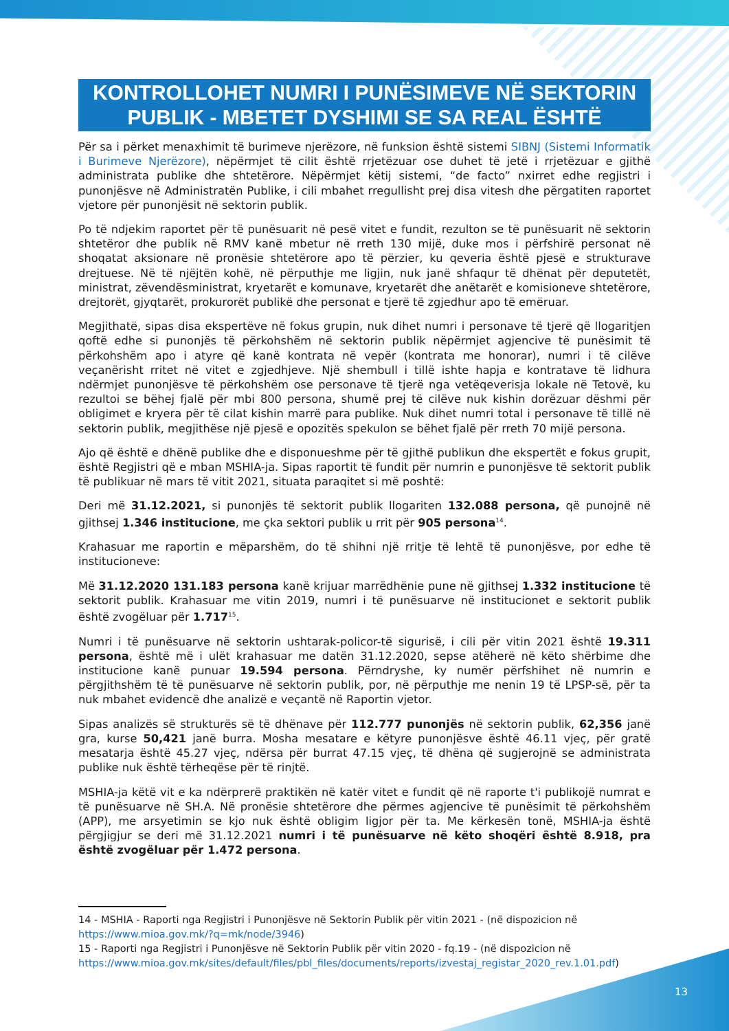KONTROLLOHET NUMRI I PUNËSIMEVE NË SEKTORIN PUBLIK - MBETET DYSHIMI SE SA REAL ËSHTË
Për sa i përket menaxhimit të burimeve njerëzore, në funksion është sistemi SIBNJ (Sistemi Informatik i Burimeve Njerëzore), nëpërmjet të cilit është rrjetëzuar ose duhet të jetë i rrjetëzuar e gjithë administrata publike dhe shtetërore. Nëpërmjet këtij sistemi, “de facto” nxirret edhe regjistri i punonjësve në Administratën Publike, i cili mbahet rregullisht prej disa vitesh dhe përgatiten raportet vjetore për punonjësit në sektorin publik.
Po të ndjekim raportet për të punësuarit në pesë vitet e fundit, rezulton se të punësuarit në sektorin shtetëror dhe publik në RMV kanë mbetur në rreth 130 mijë, duke mos i përfshirë personat në shoqatat aksionare në pronësie shtetërore apo të përzier, ku qeveria është pjesë e strukturave drejtuese. Në të njëjtën kohë, në përputhje me ligjin, nuk janë shfaqur të dhënat për deputetët, ministrat, zëvendësministrat, kryetarët e komunave, kryetarët dhe anëtarët e komisioneve shtetërore, drejtorët, gjyqtarët, prokurorët publikë dhe personat e tjerë të zgjedhur apo të emëruar.
Megjithatë, sipas disa ekspertëve në fokus grupin, nuk dihet numri i personave të tjerë që llogaritjen qoftë edhe si punonjës të përkohshëm në sektorin publik nëpërmjet agjencive të punësimit të përkohshëm apo i atyre që kanë kontrata në vepër (kontrata me honorar), numri i të cilëve veçanërisht rritet në vitet e zgjedhjeve. Një shembull i tillë ishte hapja e kontratave të lidhura ndërmjet punonjësve të përkohshëm ose personave të tjerë nga vetëqeverisja lokale në Tetovë, ku rezultoi se bëhej fjalë për mbi 800 persona, shumë prej të cilëve nuk kishin dorëzuar dëshmi për obligimet e kryera për të cilat kishin marrë para publike. Nuk dihet numri total i personave të tillë në sektorin publik, megjithëse një pjesë e opozitës spekulon se bëhet fjalë për rreth 70 mijë persona.
Ajo që është e dhënë publike dhe e disponueshme për të gjithë publikun dhe ekspertët e fokus grupit, është Regjistri që e mban MSHIA-ja. Sipas raportit të fundit për numrin e punonjësve të sektorit publik të publikuar në mars të vitit 2021, situata paraqitet si më poshtë:
Deri më 31.12.2021, si punonjës të sektorit publik llogariten 132.088 persona, që punojnë në gjithsej 1.346 institucione, me çka sektori publik u rrit për 905 persona<sup>14</sup>.
Krahasuar me raportin e mëparshëm, do të shihni një rritje të lehtë të punonjësve, por edhe të institucioneve:
Më 31.12.2020 131.183 persona kanë krijuar marrëdhënie pune në gjithsej 1.332 institucione të sektorit publik. Krahasuar me vitin 2019, numri i të punësuarve në institucionet e sektorit publik është zvogëluar për 1.717<sup>15</sup>.
Numri i të punësuarve në sektorin ushtarak-policor-të sigurisë, i cili për vitin 2021 është 19.311 persona, është më i ulët krahasuar me datën 31.12.2020, sepse atëherë në këto shërbime dhe institucione kanë punuar 19.594 persona. Përndryshe, ky numër përfshihet në numrin e përgjithshëm të të punësuarve në sektorin publik, por, në përputhje me nenin 19 të LPSP-së, për ta nuk mbahet evidencë dhe analizë e veçantë në Raportin vjetor.
Sipas analizës së strukturës së të dhënave për 112.777 punonjës në sektorin publik, 62,356 janë gra, kurse 50,421 janë burra. Mosha mesatare e këtyre punonjësve është 46.11 vjeç, për gratë mesatarja është 45.27 vjeç, ndërsa për burrat 47.15 vjeç, të dhëna që sugjerojnë se administrata publike nuk është tërheqëse për të rinjtë.
MSHIA-ja këtë vit e ka ndërprerë praktikën në katër vitet e fundit që në raporte t'i publikojë numrat e të punësuarve në SH.A. Në pronësie shtetërore dhe përmes agjencive të punësimit të përkohshëm (APP), me arsyetimin se kjo nuk është obligim ligjor për ta. Me kërkesën tonë, MSHIA-ja është përgjigjur se deri më 31.12.2021 numri i të punësuarve në këto shoqëri është 8.918, pra është zvogëluar për 1.472 persona.
14 - MSHIA - Raporti nga Regjistri i Punonjësve në Sektorin Publik për vitin 2021 - (në dispozicion në https://www.mioa.gov.mk/?q=mk/node/3946)
15 - Raporti nga Regjistri i Punonjësve në Sektorin Publik për vitin 2020 - fq.19 - (në dispozicion në https://www.mioa.gov.mk/sites/default/files/pbl_files/documents/reports/izvestaj_registar_2020_rev.1.01.pdf)
13